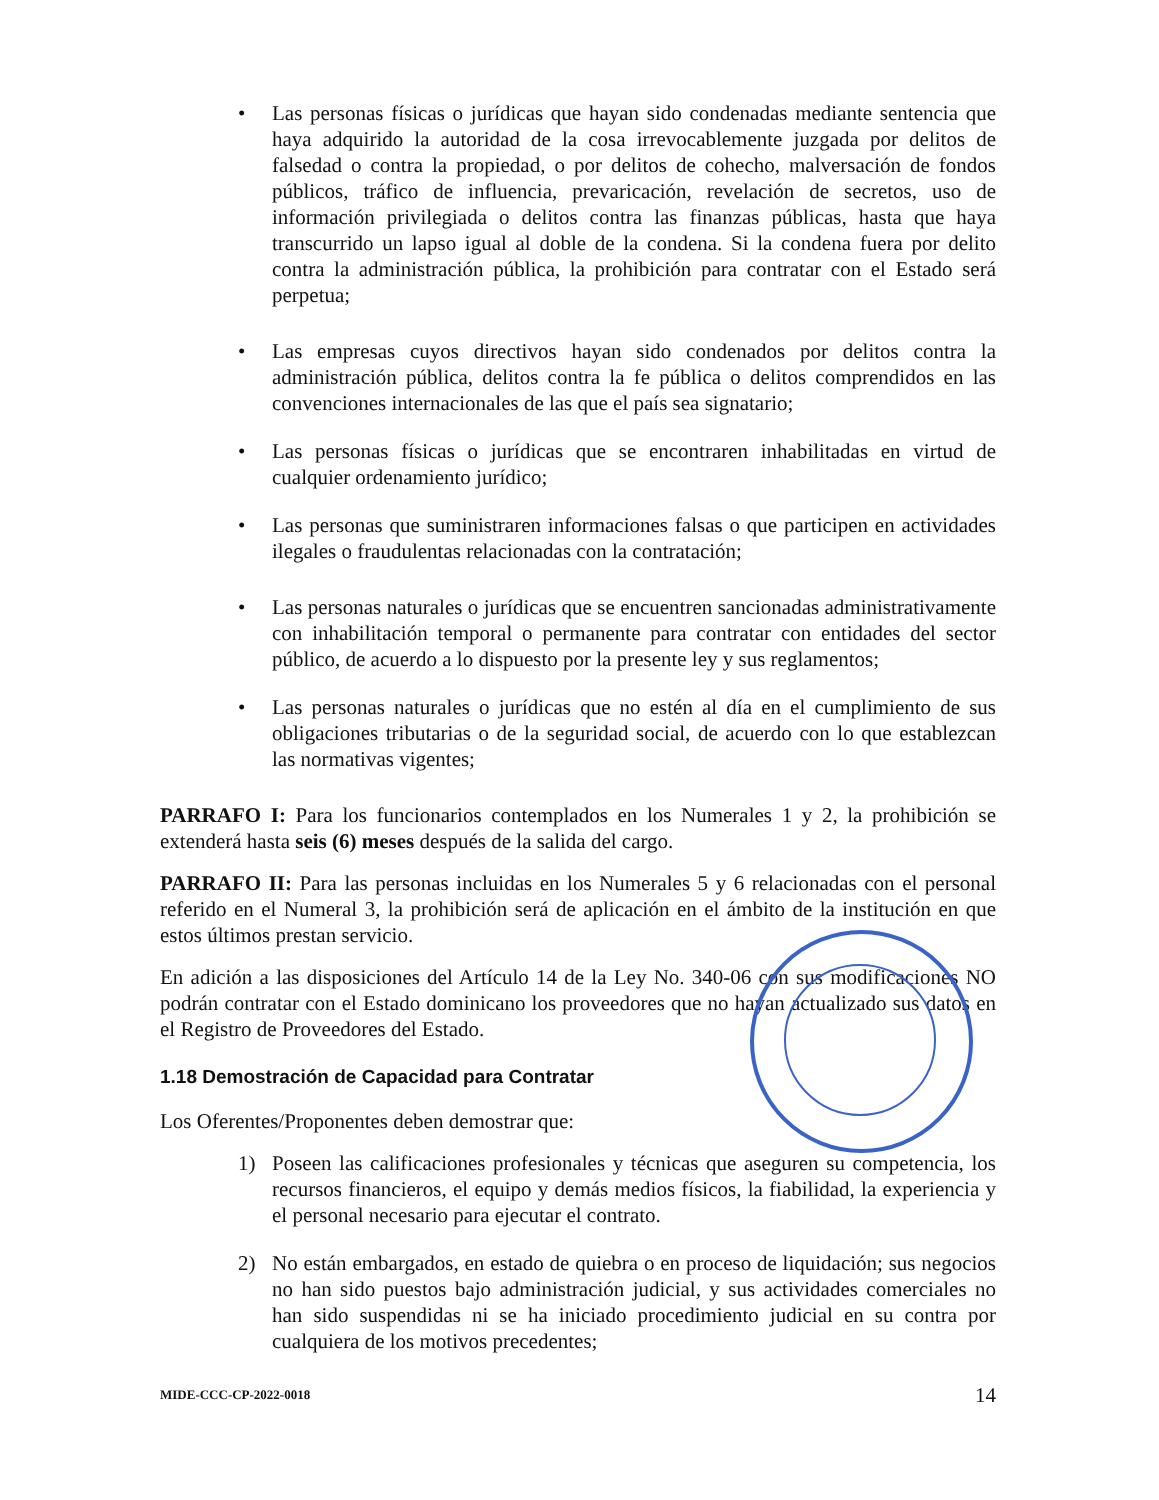• Las personas físicas o jurídicas que hayan sido condenadas mediante sentencia que haya adquirido la autoridad de la cosa irrevocablemente juzgada por delitos de falsedad o contra la propiedad, o por delitos de cohecho, malversación de fondos públicos, tráfico de influencia, prevaricación, revelación de secretos, uso de información privilegiada o delitos contra las finanzas públicas, hasta que haya transcurrido un lapso igual al doble de la condena. Si la condena fuera por delito contra la administración pública, la prohibición para contratar con el Estado será perpetua;
• Las empresas cuyos directivos hayan sido condenados por delitos contra la administración pública, delitos contra la fe pública o delitos comprendidos en las convenciones internacionales de las que el país sea signatario;
• Las personas físicas o jurídicas que se encontraren inhabilitadas en virtud de cualquier ordenamiento jurídico;
• Las personas que suministraren informaciones falsas o que participen en actividades ilegales o fraudulentas relacionadas con la contratación;
• Las personas naturales o jurídicas que se encuentren sancionadas administrativamente con inhabilitación temporal o permanente para contratar con entidades del sector público, de acuerdo a lo dispuesto por la presente ley y sus reglamentos;
• Las personas naturales o jurídicas que no estén al día en el cumplimiento de sus obligaciones tributarias o de la seguridad social, de acuerdo con lo que establezcan las normativas vigentes;
PARRAFO I: Para los funcionarios contemplados en los Numerales 1 y 2, la prohibición se extenderá hasta seis (6) meses después de la salida del cargo.
PARRAFO II: Para las personas incluidas en los Numerales 5 y 6 relacionadas con el personal referido en el Numeral 3, la prohibición será de aplicación en el ámbito de la institución en que estos últimos prestan servicio.
En adición a las disposiciones del Artículo 14 de la Ley No. 340-06 con sus modificaciones NO podrán contratar con el Estado dominicano los proveedores que no hayan actualizado sus datos en el Registro de Proveedores del Estado.
1.18 Demostración de Capacidad para Contratar
Los Oferentes/Proponentes deben demostrar que:
1) Poseen las calificaciones profesionales y técnicas que aseguren su competencia, los recursos financieros, el equipo y demás medios físicos, la fiabilidad, la experiencia y el personal necesario para ejecutar el contrato.
2) No están embargados, en estado de quiebra o en proceso de liquidación; sus negocios no han sido puestos bajo administración judicial, y sus actividades comerciales no han sido suspendidas ni se ha iniciado procedimiento judicial en su contra por cualquiera de los motivos precedentes;
MIDE-CCC-CP-2022-0018 14